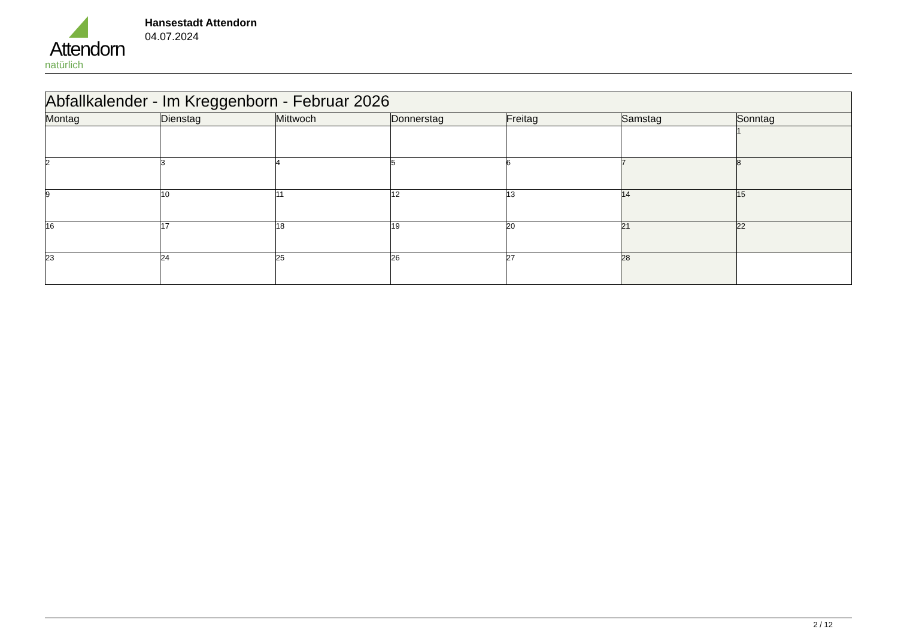Attendorn
natürlich
Hansestadt Attendorn
04.07.2024
| Abfallkalender - Im Kreggenborn - Februar 2026 | | | | | | |
| --- | --- | --- | --- | --- | --- | --- |
| Montag | Dienstag | Mittwoch | Donnerstag | Freitag | Samstag | Sonntag |
| | | | | | | 1 |
| 2 | 3 | 4 | 5 | 6 | 7 | 8 |
| 9 | 10 | 11 | 12 | 13 | 14 | 15 |
| 16 | 17 | 18 | 19 | 20 | 21 | 22 |
| 23 | 24 | 25 | 26 | 27 | 28 | |
2 / 12